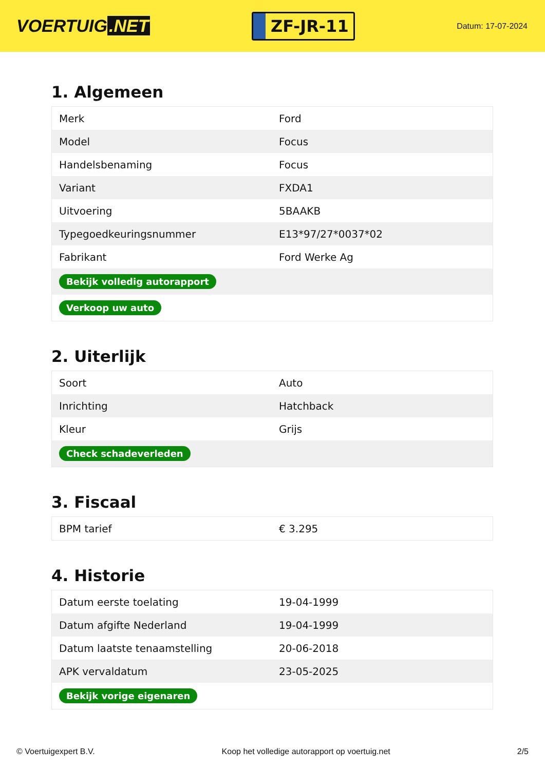VOERTUIG.NET
ZF-JR-11
Datum: 17-07-2024
1. Algemeen
| Merk | Ford |
| Model | Focus |
| Handelsbenaming | Focus |
| Variant | FXDA1 |
| Uitvoering | 5BAAKB |
| Typegoedkeuringsnummer | E13*97/27*0037*02 |
| Fabrikant | Ford Werke Ag |
| Bekijk volledig autorapport | |
| Verkoop uw auto | |
2. Uiterlijk
| Soort | Auto |
| Inrichting | Hatchback |
| Kleur | Grijs |
| Check schadeverleden | |
3. Fiscaal
| BPM tarief | € 3.295 |
4. Historie
| Datum eerste toelating | 19-04-1999 |
| Datum afgifte Nederland | 19-04-1999 |
| Datum laatste tenaamstelling | 20-06-2018 |
| APK vervaldatum | 23-05-2025 |
| Bekijk vorige eigenaren | |
© Voertuigexpert B.V. Koop het volledige autorapport op voertuig.net 2/5